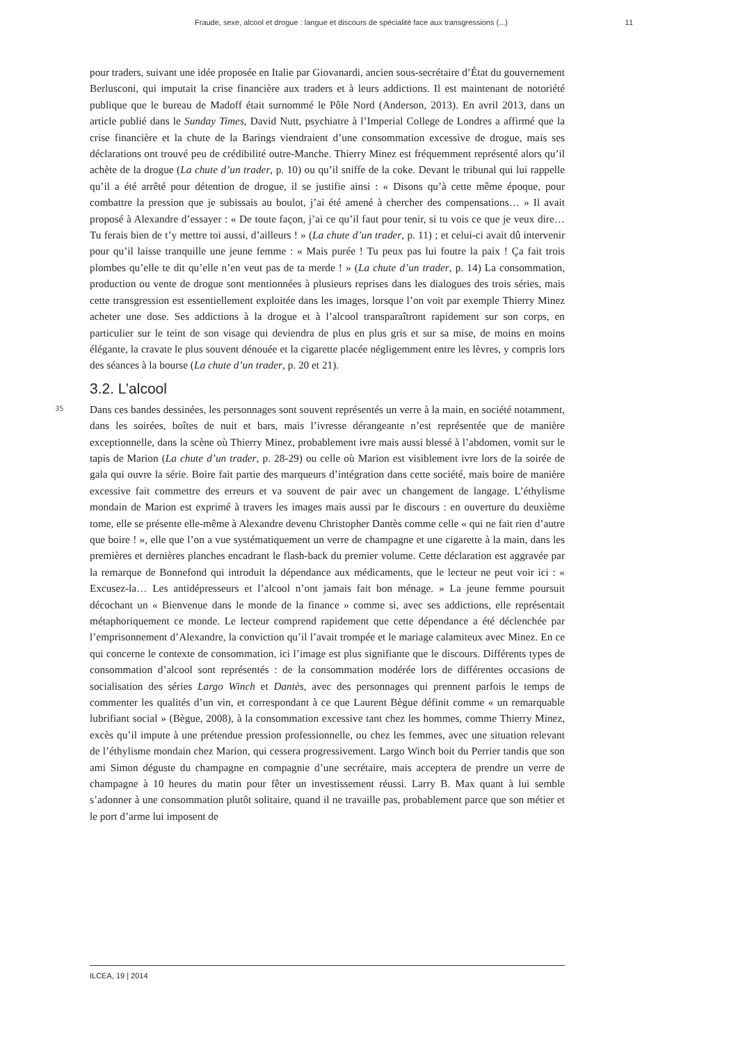Fraude, sexe, alcool et drogue : langue et discours de spécialité face aux transgressions (...) 11
pour traders, suivant une idée proposée en Italie par Giovanardi, ancien sous-secrétaire d’État du gouvernement Berlusconi, qui imputait la crise financière aux traders et à leurs addictions. Il est maintenant de notoriété publique que le bureau de Madoff était surnommé le Pôle Nord (Anderson, 2013). En avril 2013, dans un article publié dans le Sunday Times, David Nutt, psychiatre à l’Imperial College de Londres a affirmé que la crise financière et la chute de la Barings viendraient d’une consommation excessive de drogue, mais ses déclarations ont trouvé peu de crédibilité outre-Manche. Thierry Minez est fréquemment représenté alors qu’il achète de la drogue (La chute d’un trader, p. 10) ou qu’il sniffe de la coke. Devant le tribunal qui lui rappelle qu’il a été arrêté pour détention de drogue, il se justifie ainsi : « Disons qu’à cette même époque, pour combattre la pression que je subissais au boulot, j’ai été amené à chercher des compensations… » Il avait proposé à Alexandre d’essayer : « De toute façon, j’ai ce qu’il faut pour tenir, si tu vois ce que je veux dire… Tu ferais bien de t’y mettre toi aussi, d’ailleurs ! » (La chute d’un trader, p. 11) ; et celui-ci avait dû intervenir pour qu’il laisse tranquille une jeune femme : « Mais purée ! Tu peux pas lui foutre la paix ! Ça fait trois plombes qu’elle te dit qu’elle n’en veut pas de ta merde ! » (La chute d’un trader, p. 14) La consommation, production ou vente de drogue sont mentionnées à plusieurs reprises dans les dialogues des trois séries, mais cette transgression est essentiellement exploitée dans les images, lorsque l’on voit par exemple Thierry Minez acheter une dose. Ses addictions à la drogue et à l’alcool transparaîtront rapidement sur son corps, en particulier sur le teint de son visage qui deviendra de plus en plus gris et sur sa mise, de moins en moins élégante, la cravate le plus souvent dénouée et la cigarette placée négligemment entre les lèvres, y compris lors des séances à la bourse (La chute d’un trader, p. 20 et 21).
3.2. L’alcool
35
Dans ces bandes dessinées, les personnages sont souvent représentés un verre à la main, en société notamment, dans les soirées, boîtes de nuit et bars, mais l’ivresse dérangeante n’est représentée que de manière exceptionnelle, dans la scène où Thierry Minez, probablement ivre mais aussi blessé à l’abdomen, vomit sur le tapis de Marion (La chute d’un trader, p. 28-29) ou celle où Marion est visiblement ivre lors de la soirée de gala qui ouvre la série. Boire fait partie des marqueurs d’intégration dans cette société, mais boire de manière excessive fait commettre des erreurs et va souvent de pair avec un changement de langage. L’éthylisme mondain de Marion est exprimé à travers les images mais aussi par le discours : en ouverture du deuxième tome, elle se présente elle-même à Alexandre devenu Christopher Dantès comme celle « qui ne fait rien d’autre que boire ! », elle que l’on a vue systématiquement un verre de champagne et une cigarette à la main, dans les premières et dernières planches encadrant le flash-back du premier volume. Cette déclaration est aggravée par la remarque de Bonnefond qui introduit la dépendance aux médicaments, que le lecteur ne peut voir ici : « Excusez-la… Les antidépresseurs et l’alcool n’ont jamais fait bon ménage. » La jeune femme poursuit décochant un « Bienvenue dans le monde de la finance » comme si, avec ses addictions, elle représentait métaphoriquement ce monde. Le lecteur comprend rapidement que cette dépendance a été déclenchée par l’emprisonnement d’Alexandre, la conviction qu’il l’avait trompée et le mariage calamiteux avec Minez. En ce qui concerne le contexte de consommation, ici l’image est plus signifiante que le discours. Différents types de consommation d’alcool sont représentés : de la consommation modérée lors de différentes occasions de socialisation des séries Largo Winch et Dantès, avec des personnages qui prennent parfois le temps de commenter les qualités d’un vin, et correspondant à ce que Laurent Bègue définit comme « un remarquable lubrifiant social » (Bègue, 2008), à la consommation excessive tant chez les hommes, comme Thierry Minez, excès qu’il impute à une prétendue pression professionnelle, ou chez les femmes, avec une situation relevant de l’éthylisme mondain chez Marion, qui cessera progressivement. Largo Winch boit du Perrier tandis que son ami Simon déguste du champagne en compagnie d’une secrétaire, mais acceptera de prendre un verre de champagne à 10 heures du matin pour fêter un investissement réussi. Larry B. Max quant à lui semble s’adonner à une consommation plutôt solitaire, quand il ne travaille pas, probablement parce que son métier et le port d’arme lui imposent de
ILCEA, 19 | 2014